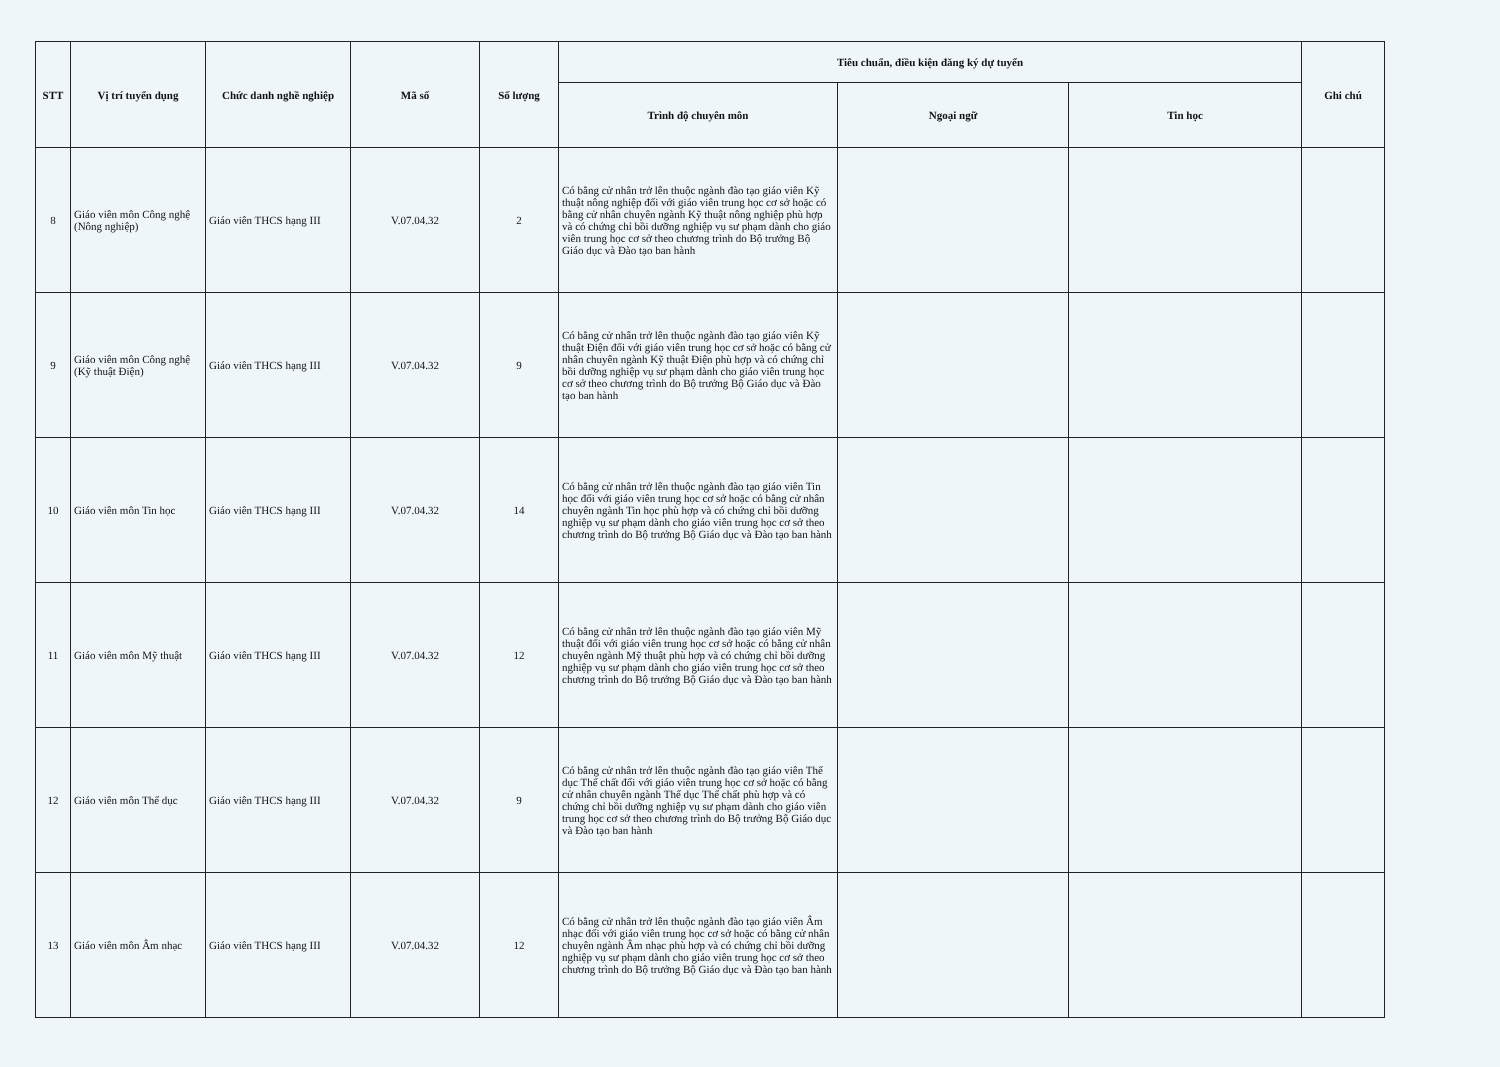| STT | Vị trí tuyển dụng | Chức danh nghề nghiệp | Mã số | Số lượng | Tiêu chuẩn, điều kiện đăng ký dự tuyển | | | Ghi chú |
| --- | --- | --- | --- | --- | --- | --- | --- | --- |
| | | | | | Trình độ chuyên môn | Ngoại ngữ | Tin học | |
| 8 | Giáo viên môn Công nghệ (Nông nghiệp) | Giáo viên THCS hạng III | V.07.04.32 | 2 | Có bằng cử nhân trở lên thuộc ngành đào tạo giáo viên Kỹ thuật nông nghiệp đối với giáo viên trung học cơ sở hoặc có bằng cử nhân chuyên ngành Kỹ thuật nông nghiệp phù hợp và có chứng chỉ bồi dưỡng nghiệp vụ sư phạm dành cho giáo viên trung học cơ sở theo chương trình do Bộ trưởng Bộ Giáo dục và Đào tạo ban hành | | | |
| 9 | Giáo viên môn Công nghệ (Kỹ thuật Điện) | Giáo viên THCS hạng III | V.07.04.32 | 9 | Có bằng cử nhân trở lên thuộc ngành đào tạo giáo viên Kỹ thuật Điện đối với giáo viên trung học cơ sở hoặc có bằng cử nhân chuyên ngành Kỹ thuật Điện phù hợp và có chứng chỉ bồi dưỡng nghiệp vụ sư phạm dành cho giáo viên trung học cơ sở theo chương trình do Bộ trưởng Bộ Giáo dục và Đào tạo ban hành | | | |
| 10 | Giáo viên môn Tin học | Giáo viên THCS hạng III | V.07.04.32 | 14 | Có bằng cử nhân trở lên thuộc ngành đào tạo giáo viên Tin học đối với giáo viên trung học cơ sở hoặc có bằng cử nhân chuyên ngành Tin học phù hợp và có chứng chỉ bồi dưỡng nghiệp vụ sư phạm dành cho giáo viên trung học cơ sở theo chương trình do Bộ trưởng Bộ Giáo dục và Đào tạo ban hành | | | |
| 11 | Giáo viên môn Mỹ thuật | Giáo viên THCS hạng III | V.07.04.32 | 12 | Có bằng cử nhân trở lên thuộc ngành đào tạo giáo viên Mỹ thuật đối với giáo viên trung học cơ sở hoặc có bằng cử nhân chuyên ngành Mỹ thuật phù hợp và có chứng chỉ bồi dưỡng nghiệp vụ sư phạm dành cho giáo viên trung học cơ sở theo chương trình do Bộ trưởng Bộ Giáo dục và Đào tạo ban hành | | | |
| 12 | Giáo viên môn Thể dục | Giáo viên THCS hạng III | V.07.04.32 | 9 | Có bằng cử nhân trở lên thuộc ngành đào tạo giáo viên Thể dục Thể chất đối với giáo viên trung học cơ sở hoặc có bằng cử nhân chuyên ngành Thể dục Thể chất phù hợp và có chứng chỉ bồi dưỡng nghiệp vụ sư phạm dành cho giáo viên trung học cơ sở theo chương trình do Bộ trưởng Bộ Giáo dục và Đào tạo ban hành | | | |
| 13 | Giáo viên môn Âm nhạc | Giáo viên THCS hạng III | V.07.04.32 | 12 | Có bằng cử nhân trở lên thuộc ngành đào tạo giáo viên Âm nhạc đối với giáo viên trung học cơ sở hoặc có bằng cử nhân chuyên ngành Âm nhạc phù hợp và có chứng chỉ bồi dưỡng nghiệp vụ sư phạm dành cho giáo viên trung học cơ sở theo chương trình do Bộ trưởng Bộ Giáo dục và Đào tạo ban hành | | | |